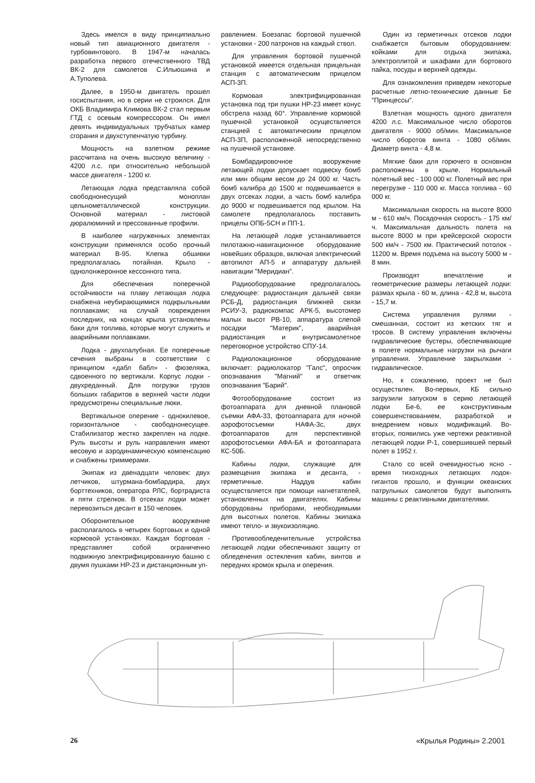Здесь имелся в виду принципиально новый тип авиационного двигателя - турбовинтового. В 1947-м началась разработка первого отечественного ТВД ВК-2 для самолетов С.Ильюшина и А.Туполева.
Далее, в 1950-м двигатель прошел госиспытания, но в серии не строился. Для ОКБ Владимира Климова ВК-2 стал первым ГТД с осевым компрессором. Он имел девять индивидуальных трубчатых камер сгорания и двухступенчатую турбину.
Мощность на взлетном режиме рассчитана на очень высокую величину - 4200 л.с. при относительно небольшой массе двигателя - 1200 кг.
Летающая лодка представляла собой свободнонесущий моноплан цельнометаллической конструкции. Основной материал - листовой дюралюминий и прессованные профили.
В наиболее нагруженных элементах конструкции применялся особо прочный материал В-95. Клепка обшивки предполагалась потайная. Крыло - однолонжеронное кессонного типа.
Для обеспечения поперечной остойчивости на плаву летающая лодка снабжена неубирающимися подкрыльными поплавками; на случай повреждения последних, на концах крыла установлены баки для топлива, которые могут служить и аварийными поплавками.
Лодка - двухпалубная. Ее поперечные сечения выбраны в соответствии с принципом «дабл бабл» - фюзеляжа, сдвоенного по вертикали. Корпус лодки - двухреданный. Для погрузки грузов больших габаритов в верхней части лодки предусмотрены специальные люки.
Вертикальное оперение - однокилевое, горизонтальное - свободнонесущее. Стабилизатор жестко закреплен на лодке. Руль высоты и руль направления имеют весовую и аэродинамическую компенсацию и снабжены триммерами.
Экипаж из двенадцати человек: двух летчиков, штурмана-бомбардира, двух борттехников, оператора РЛС, бортрадиста и пяти стрелков. В отсеках лодки может перевозиться десант в 150 человек.
Оборонительное вооружение располагалось в четырех бортовых и одной кормовой установках. Каждая бортовая - представляет собой ограниченно подвижную электрифицированную башню с двумя пушками НР-23 и дистанционным уп-
равлением. Боезапас бортовой пушечной установки - 200 патронов на каждый ствол.
Для управления бортовой пушечной установкой имеется отдельная прицельная станция с автоматическим прицелом АСП-3П.
Кормовая электрифицированная установка под три пушки НР-23 имеет конус обстрела назад 60°. Управление кормовой пушечной установкой осуществляется станцией с автоматическим прицелом АСП-3П, расположенной непосредственно на пушечной установке.
Бомбардировочное вооружение летающей лодки допускает подвеску бомб или мин общим весом до 24 000 кг. Часть бомб калибра до 1500 кг подвешивается в двух отсеках лодки, а часть бомб калибра до 9000 кг подвешивается под крылом. На самолете предполагалось поставить прицелы ОПБ-5СН и ПП-1.
На летающей лодке устанавливается пилотажно-навигационное оборудование новейших образцов, включая электрический автопилот АП-5 и аппаратуру дальней навигации "Меридиан".
Радиооборудование предполагалось следующее: радиостанция дальней связи РСБ-Д, радиостанция ближней связи РСИУ-3, радиокомпас АРК-5, высотомер малых высот РВ-10, аппаратура слепой посадки "Материк", аварийная радиостанция и внутрисамолетное переговорное устройство СПУ-14.
Радиолокационное оборудование включает: радиолокатор "Галс", опросчик опознавания "Магний" и ответчик опознавания "Барий".
Фотооборудование состоит из фотоаппарата для дневной плановой съемки АФА-33, фотоаппарата для ночной аэрофотосъемки НАФА-3с, двух фотоаппаратов для перспективной аэрофотосъемки АФА-БА и фотоаппарата КС-50Б.
Кабины лодки, служащие для размещения экипажа и десанта, - герметичные. Наддув кабин осуществляется при помощи нагнетателей, установленных на двигателях. Кабины оборудованы приборами, необходимыми для высотных полетов. Кабины экипажа имеют тепло- и звукоизоляцию.
Противообледенительные устройства летающей лодки обеспечивают защиту от обледенения остекления кабин, винтов и передних кромок крыла и оперения.
Один из герметичных отсеков лодки снабжается бытовым оборудованием: койками для отдыха экипажа, электроплитой и шкафами для бортового пайка, посуды и верхней одежды.
Для ознакомления приведем некоторые расчетные летно-технические данные Бе "Принцессы".
Взлетная мощность одного двигателя 4200 л.с. Максимальное число оборотов двигателя - 9000 об/мин. Максимальное число оборотов винта - 1080 об/мин. Диаметр винта - 4,8 м.
Мягкие баки для горючего в основном расположены в крыле. Нормальный полетный вес - 100 000 кг. Полетный вес при перегрузке - 110 000 кг. Масса топлива - 60 000 кг.
Максимальная скорость на высоте 8000 м - 610 км/ч. Посадочная скорость - 175 км/ч. Максимальная дальность полета на высоте 8000 м при крейсерской скорости 500 км/ч - 7500 км. Практический потолок - 11200 м. Время подъема на высоту 5000 м - 8 мин.
Производят впечатление и геометрические размеры летающей лодки: размах крыла - 60 м, длина - 42,8 м, высота - 15,7 м.
Система управления рулями - смешанная, состоит из жетских тяг и тросов. В систему управления включены гидравлические бустеры, обеспечивающие в полете нормальные нагрузки на рычаги управления. Управление закрылками - гидравлическое.
Но, к сожалению, проект не был осуществлен. Во-первых, КБ сильно загрузили запуском в серию летающей лодки Бе-6, ее конструктивным совершенствованием, разработкой и внедрением новых модификаций. Во-вторых, появились уже чертежи реактивной летающей лодки Р-1, совершившей первый полет в 1952 г.
Стало со всей очевидностью ясно - время тихоходных летающих лодок-гигантов прошло, и функции океанских патрульных самолетов будут выполнять машины с реактивными двигателями.
26 «Крылья Родины» 2.2001